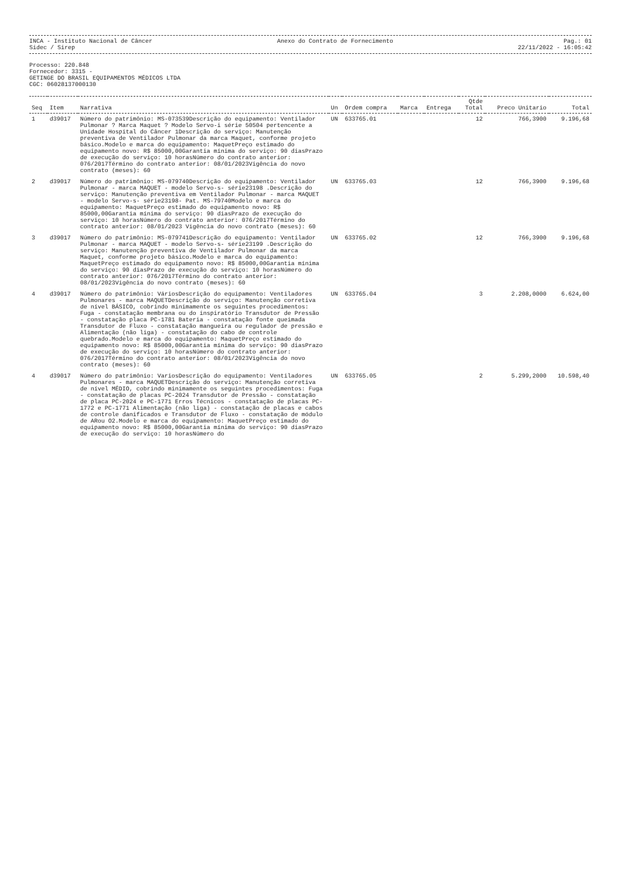INCA - Instituto Nacional de Câncer
Sidec / Sirep
Anexo do Contrato de Fornecimento
Pag.: 01
22/11/2022 - 16:05:42
Processo: 220.848
Fornecedor: 3315 -
GETINGE DO BRASIL EQUIPAMENTOS MÉDICOS LTDA
CGC: 06028137000130
| Seq | Item | Narrativa | Un | Ordem compra | Marca | Entrega | Qtde Total | Preco Unitario | Total |
| --- | --- | --- | --- | --- | --- | --- | --- | --- | --- |
| 1 | d39017 | Número do patrimônio: MS-073539Descrição do equipamento: Ventilador Pulmonar ? Marca Maquet ? Modelo Servo-i série 50504 pertencente a Unidade Hospital do Câncer 1Descrição do serviço: Manutenção preventiva de Ventilador Pulmonar da marca Maquet, conforme projeto básico.Modelo e marca do equipamento: MaquetPreço estimado do equipamento novo: R$ 85000,00Garantia mínima do serviço: 90 diasPrazo de execução do serviço: 10 horasNúmero do contrato anterior: 076/2017Término do contrato anterior: 08/01/2023Vigência do novo contrato (meses): 60 | UN | 633765.01 | | | 12 | 766,3900 | 9.196,68 |
| 2 | d39017 | Número do patrimônio: MS-079740Descrição do equipamento: Ventilador Pulmonar - marca MAQUET - modelo Servo-s- série23198 .Descrição do serviço: Manutenção preventiva em Ventilador Pulmonar - marca MAQUET - modelo Servo-s- série23198- Pat. MS-79740Modelo e marca do equipamento: MaquetPreço estimado do equipamento novo: R$ 85000,00Garantia mínima do serviço: 90 diasPrazo de execução do serviço: 10 horasNúmero do contrato anterior: 076/2017Término do contrato anterior: 08/01/2023 Vigência do novo contrato (meses): 60 | UN | 633765.03 | | | 12 | 766,3900 | 9.196,68 |
| 3 | d39017 | Número do patrimônio: MS-079741Descrição do equipamento: Ventilador Pulmonar - marca MAQUET - modelo Servo-s- série23199 .Descrição do serviço: Manutenção preventiva de Ventilador Pulmonar da marca Maquet, conforme projeto básico.Modelo e marca do equipamento: MaquetPreço estimado do equipamento novo: R$ 85000,00Garantia mínima do serviço: 90 diasPrazo de execução do serviço: 10 horasNúmero do contrato anterior: 076/2017Término do contrato anterior: 08/01/2023Vigência do novo contrato (meses): 60 | UN | 633765.02 | | | 12 | 766,3900 | 9.196,68 |
| 4 | d39017 | Número do patrimônio: VáriosDescrição do equipamento: Ventiladores Pulmonares - marca MAQUETDescrição do serviço: Manutenção corretiva de nível BÁSICO, cobrindo minimamente os seguintes procedimentos: Fuga - constatação membrana ou do inspiratório Transdutor de Pressão - constatação placa PC-1781 Bateria - constatação fonte queimada Transdutor de Fluxo - constatação mangueira ou regulador de pressão e Alimentação (não liga) - constatação do cabo de controle quebrado.Modelo e marca do equipamento: MaquetPreço estimado do equipamento novo: R$ 85000,00Garantia mínima do serviço: 90 diasPrazo de execução do serviço: 10 horasNúmero do contrato anterior: 076/2017Término do contrato anterior: 08/01/2023Vigência do novo contrato (meses): 60 | UN | 633765.04 | | | 3 | 2.208,0000 | 6.624,00 |
| 4 | d39017 | Número do patrimônio: VariosDescrição do equipamento: Ventiladores Pulmonares - marca MAQUETDescrição do serviço: Manutenção corretiva de nível MÉDIO, cobrindo minimamente os seguintes procedimentos: Fuga - constatação de placas PC-2024 Transdutor de Pressão - constatação de placa PC-2024 e PC-1771 Erros Técnicos - constatação de placas PC-1772 e PC-1771 Alimentação (não liga) - constatação de placas e cabos de controle danificados e Transdutor de Fluxo - constatação de módulo de ARou O2.Modelo e marca do equipamento: MaquetPreço estimado do equipamento novo: R$ 85000,00Garantia mínima do serviço: 90 diasPrazo de execução do serviço: 10 horasNúmero do | UN | 633765.05 | | | 2 | 5.299,2000 | 10.598,40 |